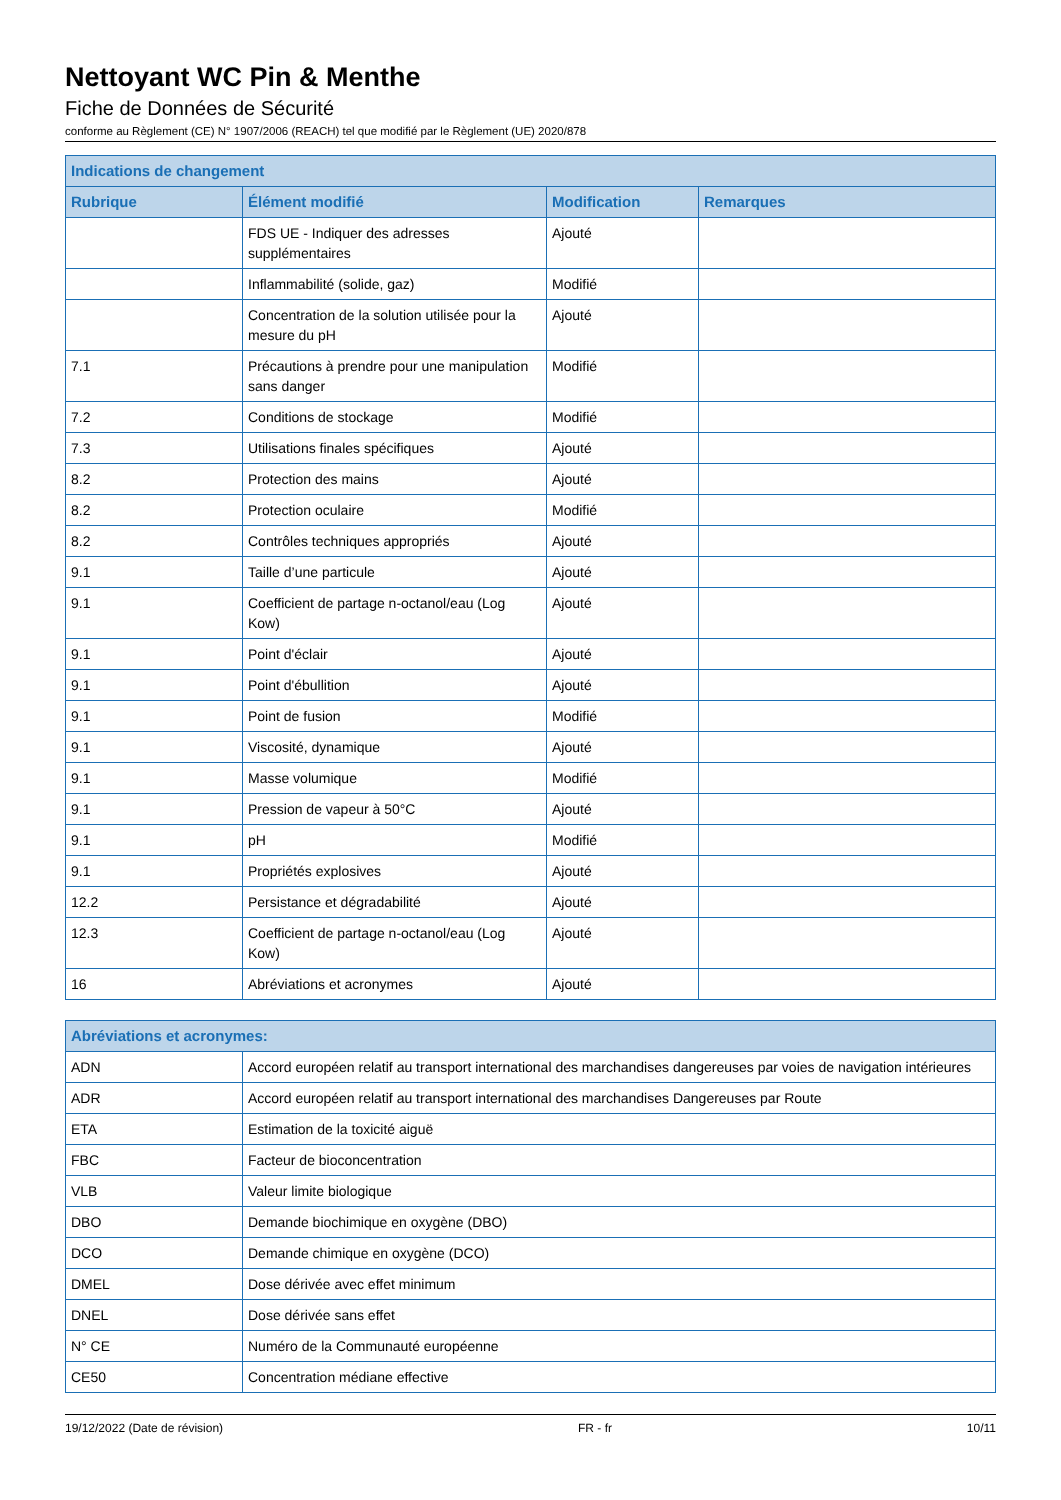Nettoyant WC Pin & Menthe
Fiche de Données de Sécurité
conforme au Règlement (CE) N° 1907/2006 (REACH) tel que modifié par le Règlement (UE) 2020/878
| Indications de changement | | | |
| --- | --- | --- | --- |
| Rubrique | Élément modifié | Modification | Remarques |
| | FDS UE - Indiquer des adresses supplémentaires | Ajouté | |
| | Inflammabilité (solide, gaz) | Modifié | |
| | Concentration de la solution utilisée pour la mesure du pH | Ajouté | |
| 7.1 | Précautions à prendre pour une manipulation sans danger | Modifié | |
| 7.2 | Conditions de stockage | Modifié | |
| 7.3 | Utilisations finales spécifiques | Ajouté | |
| 8.2 | Protection des mains | Ajouté | |
| 8.2 | Protection oculaire | Modifié | |
| 8.2 | Contrôles techniques appropriés | Ajouté | |
| 9.1 | Taille d’une particule | Ajouté | |
| 9.1 | Coefficient de partage n-octanol/eau (Log Kow) | Ajouté | |
| 9.1 | Point d'éclair | Ajouté | |
| 9.1 | Point d'ébullition | Ajouté | |
| 9.1 | Point de fusion | Modifié | |
| 9.1 | Viscosité, dynamique | Ajouté | |
| 9.1 | Masse volumique | Modifié | |
| 9.1 | Pression de vapeur à 50°C | Ajouté | |
| 9.1 | pH | Modifié | |
| 9.1 | Propriétés explosives | Ajouté | |
| 12.2 | Persistance et dégradabilité | Ajouté | |
| 12.3 | Coefficient de partage n-octanol/eau (Log Kow) | Ajouté | |
| 16 | Abréviations et acronymes | Ajouté | |
| Abréviations et acronymes: | |
| --- | --- |
| ADN | Accord européen relatif au transport international des marchandises dangereuses par voies de navigation intérieures |
| ADR | Accord européen relatif au transport international des marchandises Dangereuses par Route |
| ETA | Estimation de la toxicité aiguë |
| FBC | Facteur de bioconcentration |
| VLB | Valeur limite biologique |
| DBO | Demande biochimique en oxygène (DBO) |
| DCO | Demande chimique en oxygène (DCO) |
| DMEL | Dose dérivée avec effet minimum |
| DNEL | Dose dérivée sans effet |
| N° CE | Numéro de la Communauté européenne |
| CE50 | Concentration médiane effective |
19/12/2022 (Date de révision) FR - fr 10/11